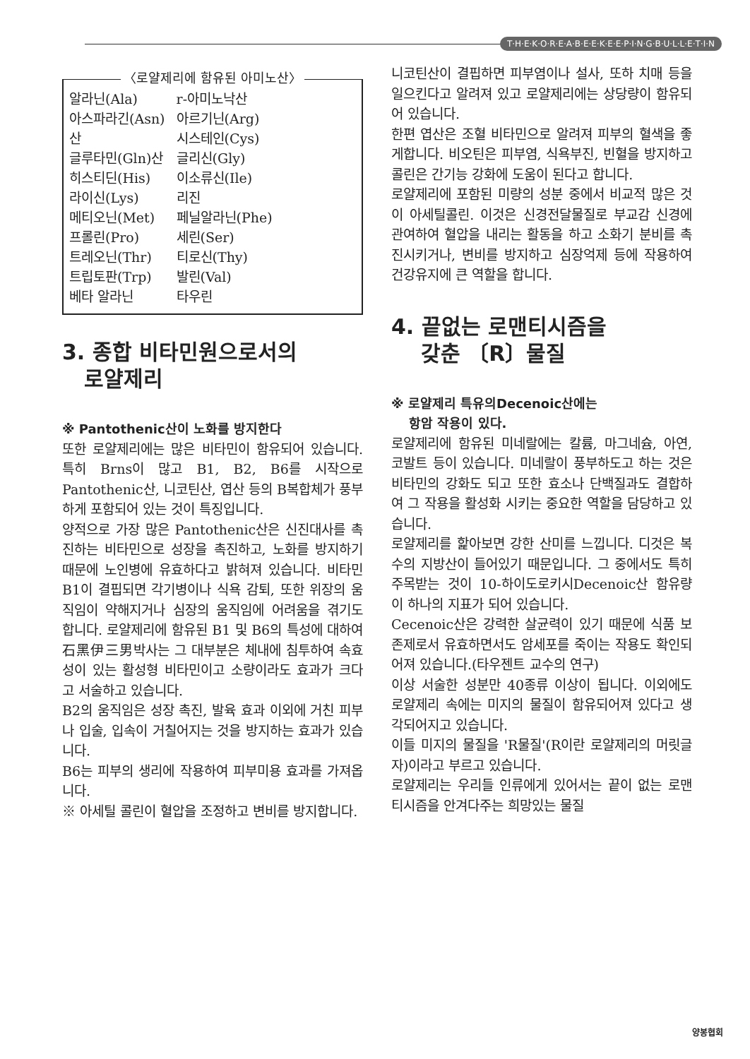T·H·E·K·O·R·E·A·B·E·E·K·E·E·P·I·N·G·B·U·L·L·E·T·I·N
〈로얄제리에 함유된 아미노산〉
| 알라닌(Ala) | r-아미노낙산 |
| 아스파라긴(Asn) | 아르기닌(Arg) |
| 산 | 시스테인(Cys) |
| 글루타민(Gln)산 | 글리신(Gly) |
| 히스티딘(His) | 이소류신(Ile) |
| 라이신(Lys) | 리진 |
| 메티오닌(Met) | 페닐알라닌(Phe) |
| 프롤린(Pro) | 세린(Ser) |
| 트레오닌(Thr) | 티로신(Thy) |
| 트립토판(Trp) | 발린(Val) |
| 베타 알라닌 | 타우린 |
3. 종합 비타민원으로서의
로얄제리
※ Pantothenic산이 노화를 방지한다
또한 로얄제리에는 많은 비타민이 함유되어 있습니다. 특히 Brns이 많고 B1, B2, B6를 시작으로 Pantothenic산, 니코틴산, 엽산 등의 B복합체가 풍부하게 포함되어 있는 것이 특징입니다.
양적으로 가장 많은 Pantothenic산은 신진대사를 촉진하는 비타민으로 성장을 촉진하고, 노화를 방지하기 때문에 노인병에 유효하다고 밝혀져 있습니다. 비타민 B1이 결핍되면 각기병이나 식욕 감퇴, 또한 위장의 움직임이 약해지거나 심장의 움직임에 어려움을 겪기도 합니다. 로얄제리에 함유된 B1 및 B6의 특성에 대하여 石黑伊三男박사는 그 대부분은 체내에 침투하여 속효성이 있는 활성형 비타민이고 소량이라도 효과가 크다고 서술하고 있습니다.
B2의 움직임은 성장 촉진, 발육 효과 이외에 거친 피부나 입술, 입속이 거칠어지는 것을 방지하는 효과가 있습니다.
B6는 피부의 생리에 작용하여 피부미용 효과를 가져옵니다.
※ 아세틸 콜린이 혈압을 조정하고 변비를 방지합니다.
니코틴산이 결핍하면 피부염이나 설사, 또하 치매 등을 일으킨다고 알려져 있고 로얄제리에는 상당량이 함유되어 있습니다.
한편 엽산은 조혈 비타민으로 알려져 피부의 혈색을 좋게합니다. 비오틴은 피부염, 식욕부진, 빈혈을 방지하고 콜린은 간기능 강화에 도움이 된다고 합니다.
로얄제리에 포함된 미량의 성분 중에서 비교적 많은 것이 아세틸콜린. 이것은 신경전달물질로 부교감 신경에 관여하여 혈압을 내리는 활동을 하고 소화기 분비를 촉진시키거나, 변비를 방지하고 심장억제 등에 작용하여 건강유지에 큰 역할을 합니다.
4. 끝없는 로맨티시즘을
갖춘 〔R〕물질
※ 로얄제리 특유의Decenoic산에는
항암 작용이 있다.
로얄제리에 함유된 미네랄에는 칼륨, 마그네슘, 아연, 코발트 등이 있습니다. 미네랄이 풍부하도고 하는 것은 비타민의 강화도 되고 또한 효소나 단백질과도 결합하여 그 작용을 활성화 시키는 중요한 역할을 담당하고 있습니다.
로얄제리를 핥아보면 강한 산미를 느낍니다. 디것은 복수의 지방산이 들어있기 때문입니다. 그 중에서도 특히 주목받는 것이 10-하이도로키시Decenoic산 함유량이 하나의 지표가 되어 있습니다.
Cecenoic산은 강력한 살균력이 있기 때문에 식품 보존제로서 유효하면서도 암세포를 죽이는 작용도 확인되어져 있습니다.(타우젠트 교수의 연구)
이상 서술한 성분만 40종류 이상이 됩니다. 이외에도 로얄제리 속에는 미지의 물질이 함유되어져 있다고 생각되어지고 있습니다.
이들 미지의 물질을 'R물질'(R이란 로얄제리의 머릿글자)이라고 부르고 있습니다.
로얄제리는 우리들 인류에게 있어서는 끝이 없는 로맨티시즘을 안겨다주는 희망있는 물질
양봉협회